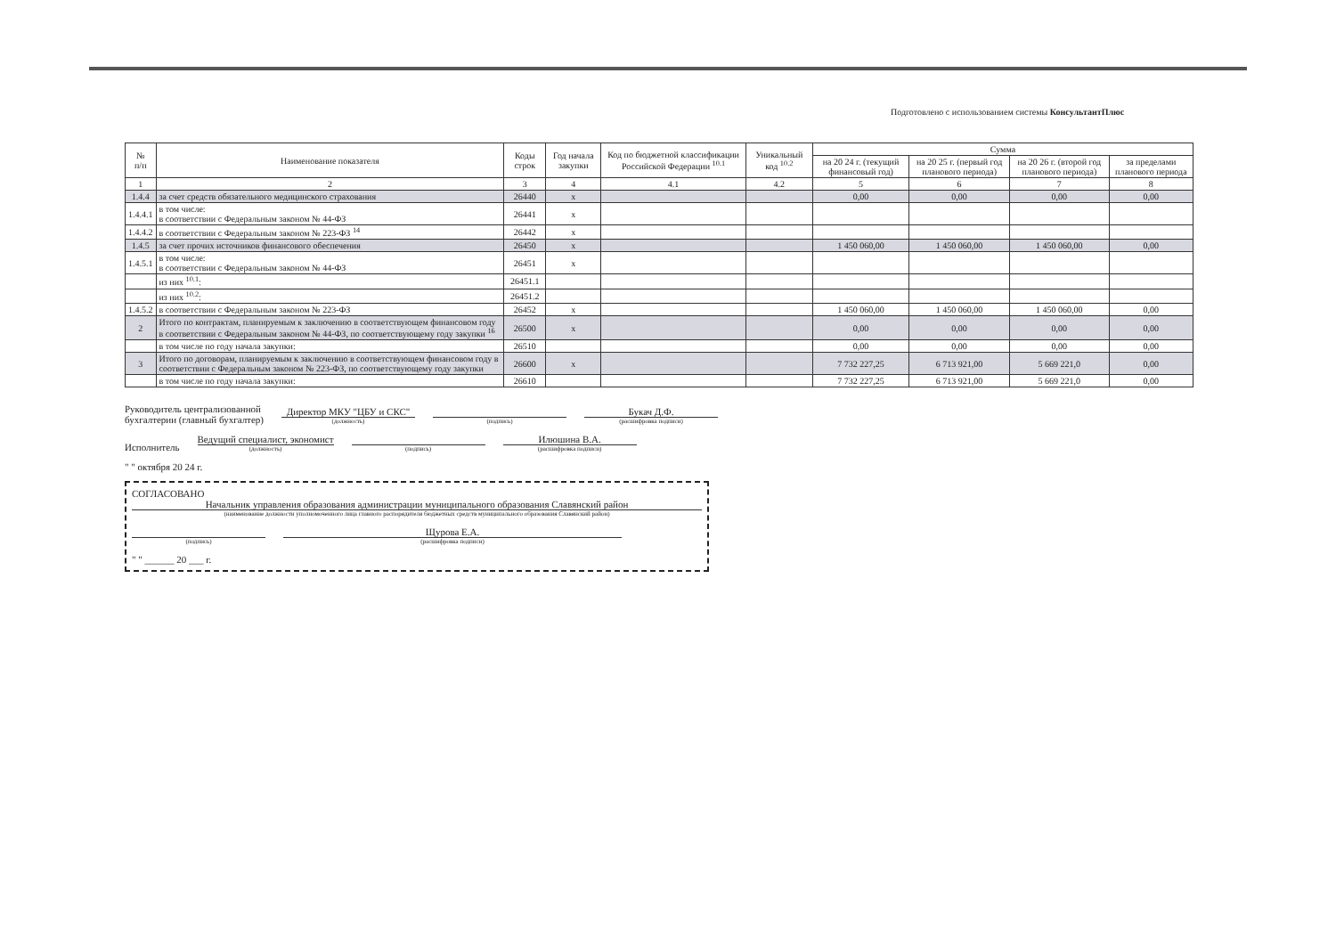Подготовлено с использованием системы КонсультантПлюс
| № п/п | Наименование показателя | Коды строк | Год начала закупки | Код по бюджетной классификации Российской Федерации <sup>10.1</sup> | Уникальный код <sup>10.2</sup> | Сумма | | | |
| --- | --- | --- | --- | --- | --- | --- | --- | --- | --- |
| | | | | | | на 20 24 г. (текущий финансовый год) | на 20 25 г. (первый год планового периода) | на 20 26 г. (второй год планового периода) | за пределами планового периода |
| 1 | 2 | 3 | 4 | 4.1 | 4.2 | 5 | 6 | 7 | 8 |
| 1.4.4 | за счет средств обязательного медицинского страхования | 26440 | x | | | 0,00 | 0,00 | 0,00 | 0,00 |
| 1.4.4.1 | в том числе: в соответствии с Федеральным законом № 44-ФЗ | 26441 | x | | | | | | |
| 1.4.4.2 | в соответствии с Федеральным законом № 223-ФЗ <sup>14</sup> | 26442 | x | | | | | | |
| 1.4.5 | за счет прочих источников финансового обеспечения | 26450 | x | | | 1 450 060,00 | 1 450 060,00 | 1 450 060,00 | 0,00 |
| 1.4.5.1 | в том числе: в соответствии с Федеральным законом № 44-ФЗ | 26451 | x | | | | | | |
| | из них <sup>10.1</sup>: | 26451.1 | | | | | | | |
| | из них <sup>10.2</sup>: | 26451.2 | | | | | | | |
| 1.4.5.2 | в соответствии с Федеральным законом № 223-ФЗ | 26452 | x | | | 1 450 060,00 | 1 450 060,00 | 1 450 060,00 | 0,00 |
| 2 | Итого по контрактам, планируемым к заключению в соответствующем финансовом году в соответствии с Федеральным законом № 44-ФЗ, по соответствующему году закупки <sup>16</sup> | 26500 | x | | | 0,00 | 0,00 | 0,00 | 0,00 |
| | в том числе по году начала закупки: | 26510 | | | | 0,00 | 0,00 | 0,00 | 0,00 |
| 3 | Итого по договорам, планируемым к заключению в соответствующем финансовом году в соответствии с Федеральным законом № 223-ФЗ, по соответствующему году закупки | 26600 | x | | | 7 732 227,25 | 6 713 921,00 | 5 669 221,0 | 0,00 |
| | в том числе по году начала закупки: | 26610 | | | | 7 732 227,25 | 6 713 921,00 | 5 669 221,0 | 0,00 |
Руководитель централизованной
бухгалтерии (главный бухгалтер)
Директор МКУ "ЦБУ и СКС"
(должность)
(подпись)
Букач Д.Ф.
(расшифровка подписи)
Исполнитель
Ведущий специалист, экономист
(должность)
(подпись)
Илюшина В.А.
(расшифровка подписи)
" " октября 20 24 г.
СОГЛАСОВАНО
Начальник управления образования администрации муниципального образования Славянский район
(наименование должности уполномоченного лица главного распорядителя бюджетных средств муниципального образования Славянский район)
(подпись)
Щурова Е.А.
(расшифровка подписи)
" " ______ 20 ___ г.